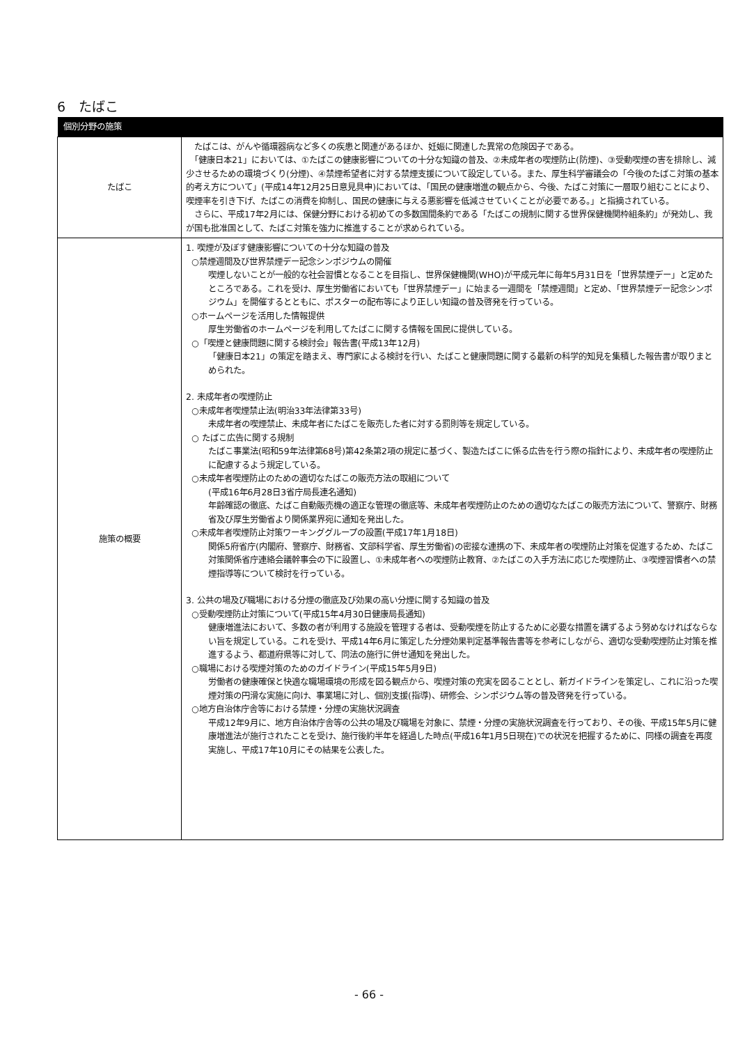6　たばこ
| 個別分野の施策 | |
| --- | --- |
| たばこ | たばこは、がんや循環器病など多くの疾患と関連があるほか、妊娠に関連した異常の危険因子である。 「健康日本21」においては、①たばこの健康影響についての十分な知識の普及、②未成年者の喫煙防止(防煙)、③受動喫煙の害を排除し、減少させるための環境づくり(分煙)、④禁煙希望者に対する禁煙支援について設定している。また、厚生科学審議会の「今後のたばこ対策の基本的考え方について」(平成14年12月25日意見具申)においては、「国民の健康増進の観点から、今後、たばこ対策に一層取り組むことにより、喫煙率を引き下げ、たばこの消費を抑制し、国民の健康に与える悪影響を低減させていくことが必要である。」と指摘されている。 さらに、平成17年2月には、保健分野における初めての多数国間条約である「たばこの規制に関する世界保健機関枠組条約」が発効し、我が国も批准国として、たばこ対策を強力に推進することが求められている。 |
| 施策の概要 | 1. 喫煙が及ぼす健康影響についての十分な知識の普及 ○禁煙週間及び世界禁煙デー記念シンポジウムの開催 喫煙しないことが一般的な社会習慣となることを目指し、世界保健機関(WHO)が平成元年に毎年5月31日を「世界禁煙デー」と定めたところである。これを受け、厚生労働省においても「世界禁煙デー」に始まる一週間を「禁煙週間」と定め、「世界禁煙デー記念シンポジウム」を開催するとともに、ポスターの配布等により正しい知識の普及啓発を行っている。 ○ホームページを活用した情報提供 厚生労働省のホームページを利用してたばこに関する情報を国民に提供している。 ○「喫煙と健康問題に関する検討会」報告書(平成13年12月) 「健康日本21」の策定を踏まえ、専門家による検討を行い、たばこと健康問題に関する最新の科学的知見を集積した報告書が取りまとめられた。 2. 未成年者の喫煙防止 ○未成年者喫煙禁止法(明治33年法律第33号) 未成年者の喫煙禁止、未成年者にたばこを販売した者に対する罰則等を規定している。 ○ たばこ広告に関する規制 たばこ事業法(昭和59年法律第68号)第42条第2項の規定に基づく、製造たばこに係る広告を行う際の指針により、未成年者の喫煙防止に配慮するよう規定している。 ○未成年者喫煙防止のための適切なたばこの販売方法の取組について (平成16年6月28日3省庁局長連名通知) 年齢確認の徹底、たばこ自動販売機の適正な管理の徹底等、未成年者喫煙防止のための適切なたばこの販売方法について、警察庁、財務省及び厚生労働省より関係業界宛に通知を発出した。 ○未成年者喫煙防止対策ワーキンググループの設置(平成17年1月18日) 関係5府省庁(内閣府、警察庁、財務省、文部科学省、厚生労働省)の密接な連携の下、未成年者の喫煙防止対策を促進するため、たばこ対策関係省庁連絡会議幹事会の下に設置し、①未成年者への喫煙防止教育、②たばこの入手方法に応じた喫煙防止、③喫煙習慣者への禁煙指導等について検討を行っている。 3. 公共の場及び職場における分煙の徹底及び効果の高い分煙に関する知識の普及 ○受動喫煙防止対策について(平成15年4月30日健康局長通知) 健康増進法において、多数の者が利用する施設を管理する者は、受動喫煙を防止するために必要な措置を講ずるよう努めなければならない旨を規定している。これを受け、平成14年6月に策定した分煙効果判定基準報告書等を参考にしながら、適切な受動喫煙防止対策を推進するよう、都道府県等に対して、同法の施行に併せ通知を発出した。 ○職場における喫煙対策のためのガイドライン(平成15年5月9日) 労働者の健康確保と快適な職場環境の形成を図る観点から、喫煙対策の充実を図ることとし、新ガイドラインを策定し、これに沿った喫煙対策の円滑な実施に向け、事業場に対し、個別支援(指導)、研修会、シンポジウム等の普及啓発を行っている。 ○地方自治体庁舎等における禁煙・分煙の実施状況調査 平成12年9月に、地方自治体庁舎等の公共の場及び職場を対象に、禁煙・分煙の実施状況調査を行っており、その後、平成15年5月に健康増進法が施行されたことを受け、施行後約半年を経過した時点(平成16年1月5日現在)での状況を把握するために、同様の調査を再度実施し、平成17年10月にその結果を公表した。 |
- 66 -